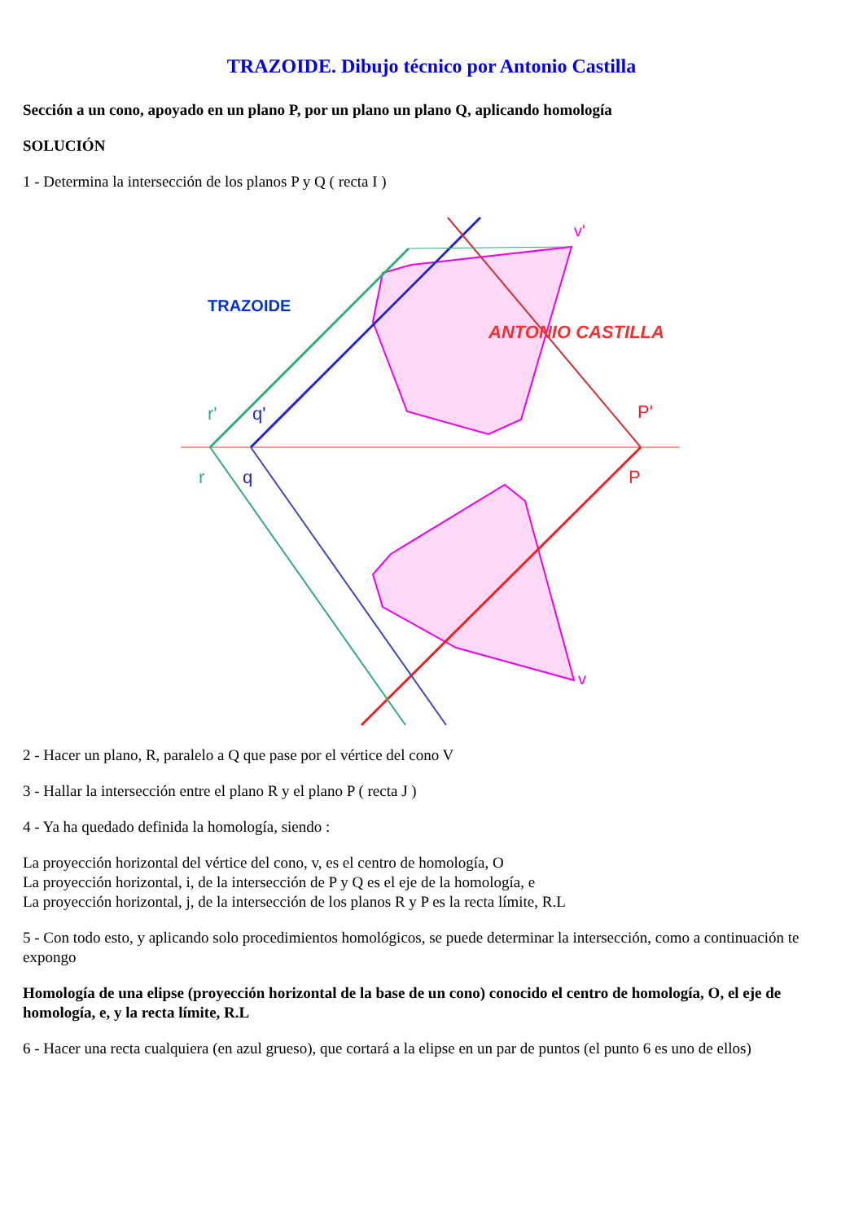TRAZOIDE. Dibujo técnico por Antonio Castilla
Sección a un cono, apoyado en un plano P, por un plano un plano Q, aplicando homología
SOLUCIÓN
1 - Determina la intersección de los planos P y Q ( recta I )
r'
q'
r
q
P'
P
v'
v
ANTONIO CASTILLA
TRAZOIDE
2 - Hacer un plano, R, paralelo a Q que pase por el vértice del cono V
3 - Hallar la intersección entre el plano R y el plano P ( recta J )
4 - Ya ha quedado definida la homología, siendo :
La proyección horizontal del vértice del cono, v, es el centro de homología, O
La proyección horizontal, i, de la intersección de P y Q es el eje de la homología, e
La proyección horizontal, j, de la intersección de los planos R y P es la recta límite, R.L
5 - Con todo esto, y aplicando solo procedimientos homológicos, se puede determinar la intersección, como a continuación te expongo
Homología de una elipse (proyección horizontal de la base de un cono) conocido el centro de homología, O, el eje de homología, e, y la recta límite, R.L
6 - Hacer una recta cualquiera (en azul grueso), que cortará a la elipse en un par de puntos (el punto 6 es uno de ellos)